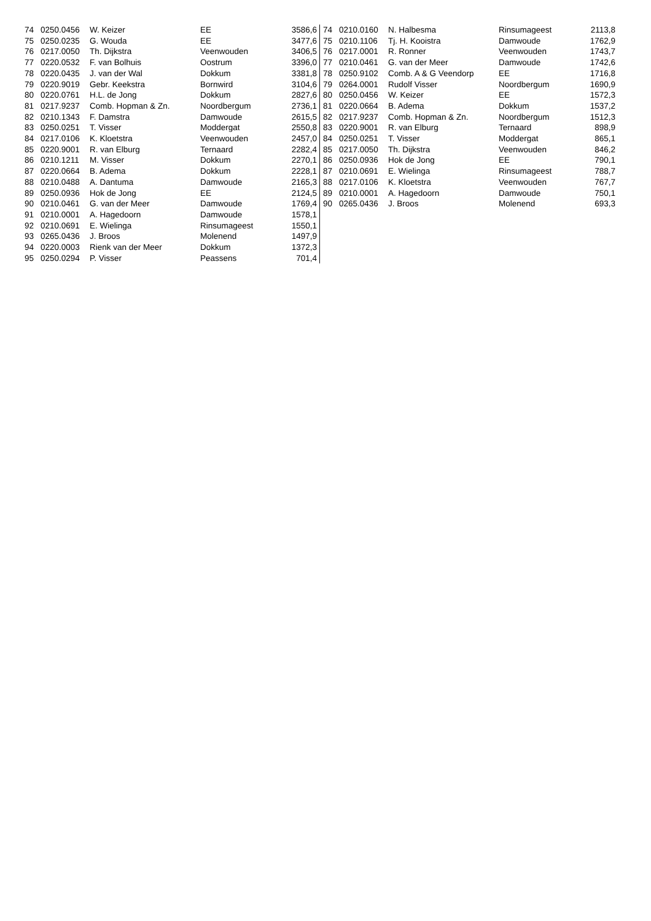| 74 | 0250.0456 | W. Keizer | EE | 3586,6 |
| 75 | 0250.0235 | G. Wouda | EE | 3477,6 |
| 76 | 0217.0050 | Th. Dijkstra | Veenwouden | 3406,5 |
| 77 | 0220.0532 | F. van Bolhuis | Oostrum | 3396,0 |
| 78 | 0220.0435 | J. van der Wal | Dokkum | 3381,8 |
| 79 | 0220.9019 | Gebr. Keekstra | Bornwird | 3104,6 |
| 80 | 0220.0761 | H.L. de Jong | Dokkum | 2827,6 |
| 81 | 0217.9237 | Comb. Hopman & Zn. | Noordbergum | 2736,1 |
| 82 | 0210.1343 | F. Damstra | Damwoude | 2615,5 |
| 83 | 0250.0251 | T. Visser | Moddergat | 2550,8 |
| 84 | 0217.0106 | K. Kloetstra | Veenwouden | 2457,0 |
| 85 | 0220.9001 | R. van Elburg | Ternaard | 2282,4 |
| 86 | 0210.1211 | M. Visser | Dokkum | 2270,1 |
| 87 | 0220.0664 | B. Adema | Dokkum | 2228,1 |
| 88 | 0210.0488 | A. Dantuma | Damwoude | 2165,3 |
| 89 | 0250.0936 | Hok de Jong | EE | 2124,5 |
| 90 | 0210.0461 | G. van der Meer | Damwoude | 1769,4 |
| 91 | 0210.0001 | A. Hagedoorn | Damwoude | 1578,1 |
| 92 | 0210.0691 | E. Wielinga | Rinsumageest | 1550,1 |
| 93 | 0265.0436 | J. Broos | Molenend | 1497,9 |
| 94 | 0220.0003 | Rienk van der Meer | Dokkum | 1372,3 |
| 95 | 0250.0294 | P. Visser | Peassens | 701,4 |
| 74 | 0210.0160 | N. Halbesma | Rinsumageest | 2113,8 |
| 75 | 0210.1106 | Tj. H. Kooistra | Damwoude | 1762,9 |
| 76 | 0217.0001 | R. Ronner | Veenwouden | 1743,7 |
| 77 | 0210.0461 | G. van der Meer | Damwoude | 1742,6 |
| 78 | 0250.9102 | Comb. A & G Veendorp | EE | 1716,8 |
| 79 | 0264.0001 | Rudolf Visser | Noordbergum | 1690,9 |
| 80 | 0250.0456 | W. Keizer | EE | 1572,3 |
| 81 | 0220.0664 | B. Adema | Dokkum | 1537,2 |
| 82 | 0217.9237 | Comb. Hopman & Zn. | Noordbergum | 1512,3 |
| 83 | 0220.9001 | R. van Elburg | Ternaard | 898,9 |
| 84 | 0250.0251 | T. Visser | Moddergat | 865,1 |
| 85 | 0217.0050 | Th. Dijkstra | Veenwouden | 846,2 |
| 86 | 0250.0936 | Hok de Jong | EE | 790,1 |
| 87 | 0210.0691 | E. Wielinga | Rinsumageest | 788,7 |
| 88 | 0217.0106 | K. Kloetstra | Veenwouden | 767,7 |
| 89 | 0210.0001 | A. Hagedoorn | Damwoude | 750,1 |
| 90 | 0265.0436 | J. Broos | Molenend | 693,3 |